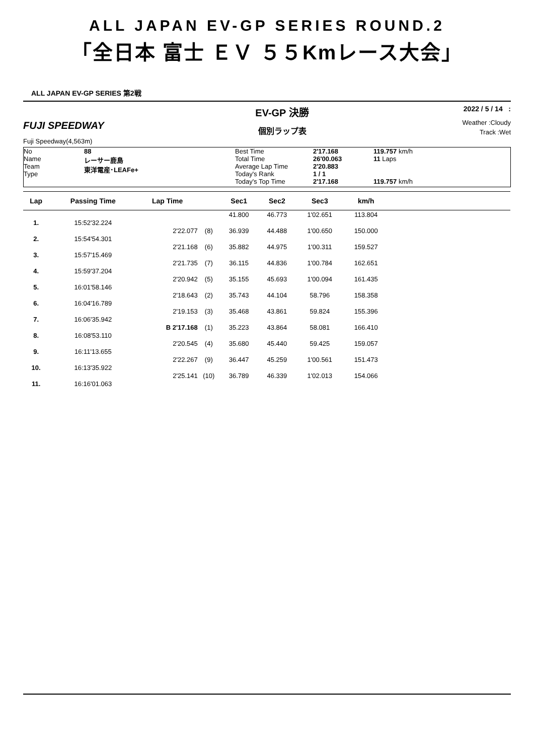ALL JAPAN EV-GP SERIES ROUND.2
「全日本 富士 ＥＶ ５５Kmレース大会」
ALL JAPAN EV-GP SERIES 第2戦
FUJI SPEEDWAY
Fuji Speedway(4,563m)
EV-GP 決勝
個別ラップ表
2022 / 5 / 14 :
Weather :Cloudy
Track :Wet
No
Name
Team
Type
88
レーサー鹿島
東洋電産･LEAFe+
Best Time
Total Time
Average Lap Time
Today's Rank
Today's Top Time
2'17.168
26'00.063
2'20.883
1 / 1
2'17.168
119.757 km/h
11 Laps
119.757 km/h
| Lap | Passing Time | Lap Time | | Sec1 | Sec2 | Sec3 | km/h | |
| --- | --- | --- | --- | --- | --- | --- | --- | --- |
| | | | | 41.800 | 46.773 | 1'02.651 | 113.804 | |
| 1. | 15:52'32.224 | | | | | | | |
| | | 2'22.077 | (8) | 36.939 | 44.488 | 1'00.650 | 150.000 | |
| 2. | 15:54'54.301 | | | | | | | |
| | | 2'21.168 | (6) | 35.882 | 44.975 | 1'00.311 | 159.527 | |
| 3. | 15:57'15.469 | | | | | | | |
| | | 2'21.735 | (7) | 36.115 | 44.836 | 1'00.784 | 162.651 | |
| 4. | 15:59'37.204 | | | | | | | |
| | | 2'20.942 | (5) | 35.155 | 45.693 | 1'00.094 | 161.435 | |
| 5. | 16:01'58.146 | | | | | | | |
| | | 2'18.643 | (2) | 35.743 | 44.104 | 58.796 | 158.358 | |
| 6. | 16:04'16.789 | | | | | | | |
| | | 2'19.153 | (3) | 35.468 | 43.861 | 59.824 | 155.396 | |
| 7. | 16:06'35.942 | | | | | | | |
| | | B 2'17.168 | (1) | 35.223 | 43.864 | 58.081 | 166.410 | |
| 8. | 16:08'53.110 | | | | | | | |
| | | 2'20.545 | (4) | 35.680 | 45.440 | 59.425 | 159.057 | |
| 9. | 16:11'13.655 | | | | | | | |
| | | 2'22.267 | (9) | 36.447 | 45.259 | 1'00.561 | 151.473 | |
| 10. | 16:13'35.922 | | | | | | | |
| | | 2'25.141 | (10) | 36.789 | 46.339 | 1'02.013 | 154.066 | |
| 11. | 16:16'01.063 | | | | | | | |